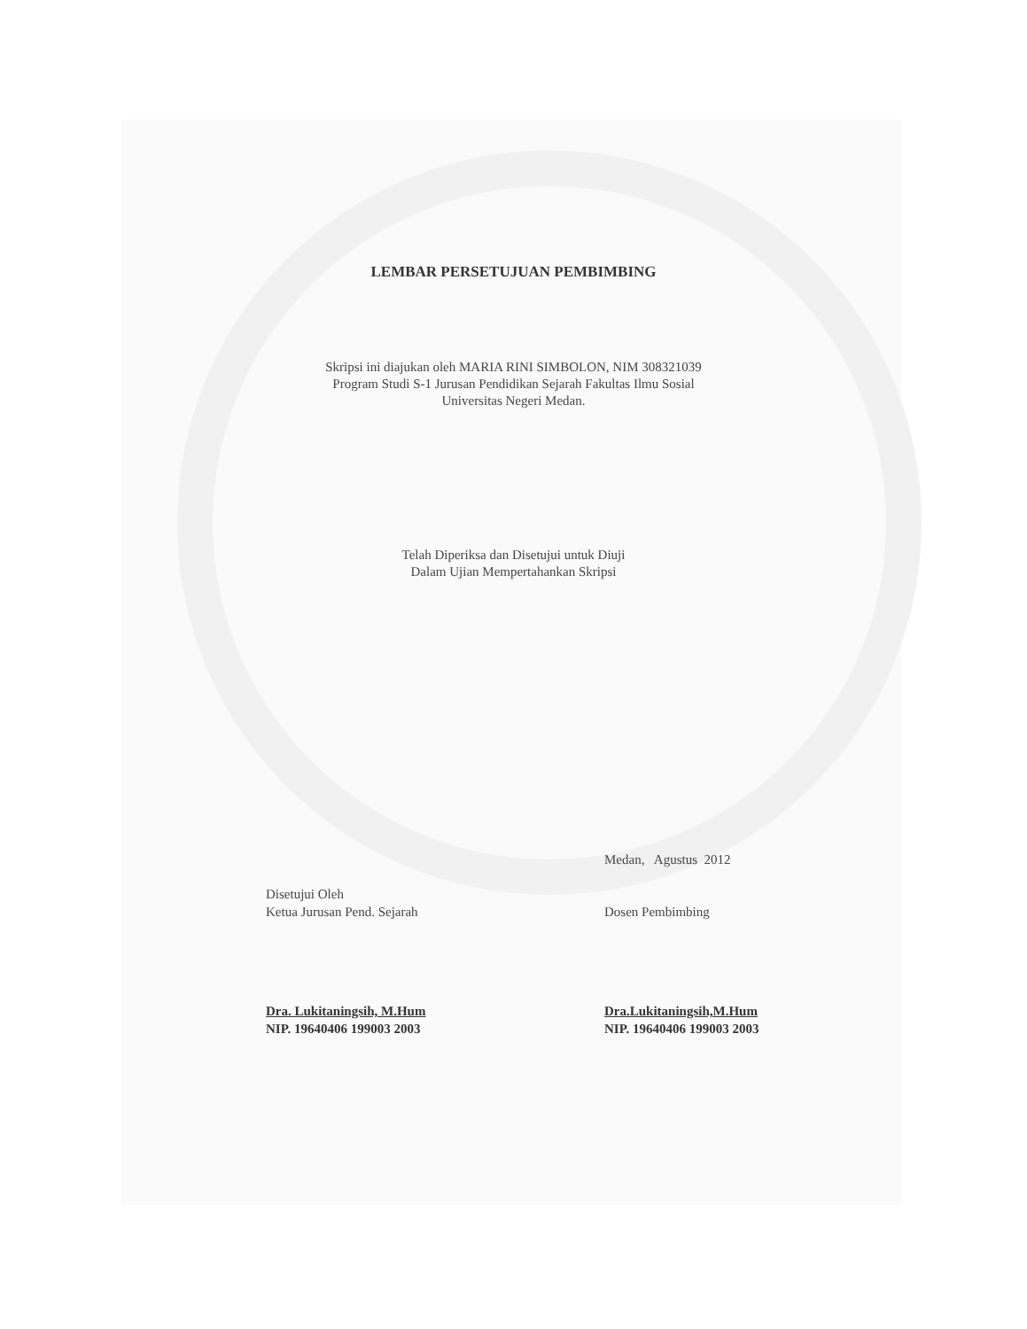LEMBAR PERSETUJUAN PEMBIMBING
Skripsi ini diajukan oleh MARIA RINI SIMBOLON, NIM 308321039
Program Studi S-1 Jurusan Pendidikan Sejarah Fakultas Ilmu Sosial
Universitas Negeri Medan.
Telah Diperiksa dan Disetujui untuk Diuji
Dalam Ujian Mempertahankan Skripsi
Medan, Agustus 2012
Disetujui Oleh
Ketua Jurusan Pend. Sejarah
Dra. Lukitaningsih, M.Hum
NIP. 19640406 199003 2003
Dosen Pembimbing
Dra.Lukitaningsih,M.Hum
NIP. 19640406 199003 2003